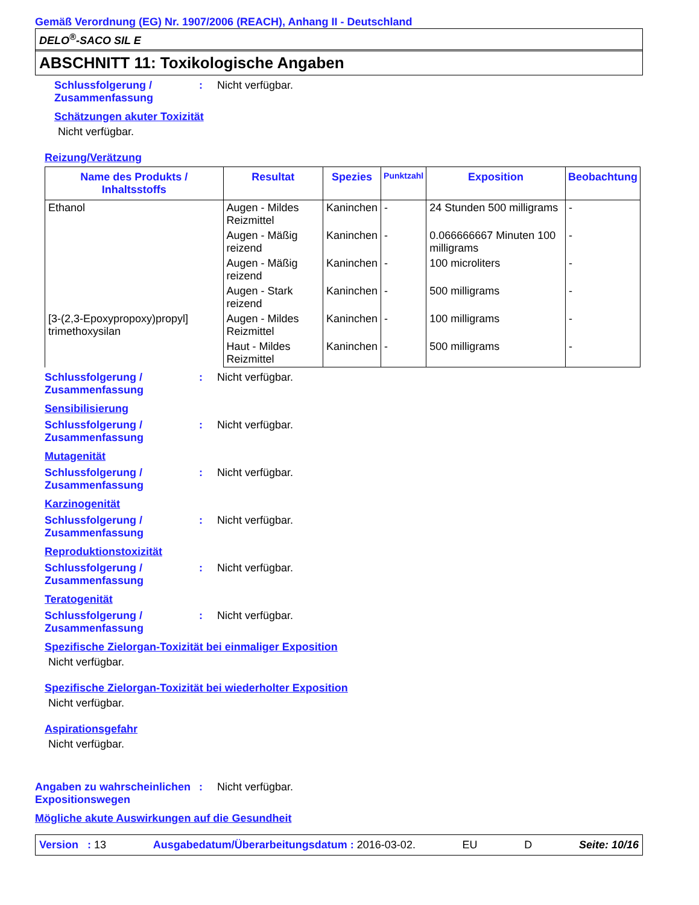Gemäß Verordnung (EG) Nr. 1907/2006 (REACH), Anhang II - Deutschland
DELO<sup>®</sup>-SACO SIL E
ABSCHNITT 11: Toxikologische Angaben
Schlussfolgerung / Zusammenfassung
: Nicht verfügbar.
Schätzungen akuter Toxizität
Nicht verfügbar.
Reizung/Verätzung
| Name des Produkts / Inhaltsstoffs | Resultat | Spezies | Punktzahl | Exposition | Beobachtung |
| --- | --- | --- | --- | --- | --- |
| Ethanol | Augen - Mildes Reizmittel | Kaninchen | - | 24 Stunden 500 milligrams | - |
| | Augen - Mäßig reizend | Kaninchen | - | 0.066666667 Minuten 100 milligrams | - |
| | Augen - Mäßig reizend | Kaninchen | - | 100 microliters | - |
| | Augen - Stark reizend | Kaninchen | - | 500 milligrams | - |
| [3-(2,3-Epoxypropoxy)propyl] trimethoxysilan | Augen - Mildes Reizmittel | Kaninchen | - | 100 milligrams | - |
| | Haut - Mildes Reizmittel | Kaninchen | - | 500 milligrams | - |
Schlussfolgerung / Zusammenfassung
: Nicht verfügbar.
Sensibilisierung
Schlussfolgerung / Zusammenfassung
: Nicht verfügbar.
Mutagenität
Schlussfolgerung / Zusammenfassung
: Nicht verfügbar.
Karzinogenität
Schlussfolgerung / Zusammenfassung
: Nicht verfügbar.
Reproduktionstoxizität
Schlussfolgerung / Zusammenfassung
: Nicht verfügbar.
Teratogenität
Schlussfolgerung / Zusammenfassung
: Nicht verfügbar.
Spezifische Zielorgan-Toxizität bei einmaliger Exposition
Nicht verfügbar.
Spezifische Zielorgan-Toxizität bei wiederholter Exposition
Nicht verfügbar.
Aspirationsgefahr
Nicht verfügbar.
Angaben zu wahrscheinlichen Expositionswegen
: Nicht verfügbar.
Mögliche akute Auswirkungen auf die Gesundheit
Version : 13 Ausgabedatum/Überarbeitungsdatum : 2016-03-02. EU D Seite: 10/16